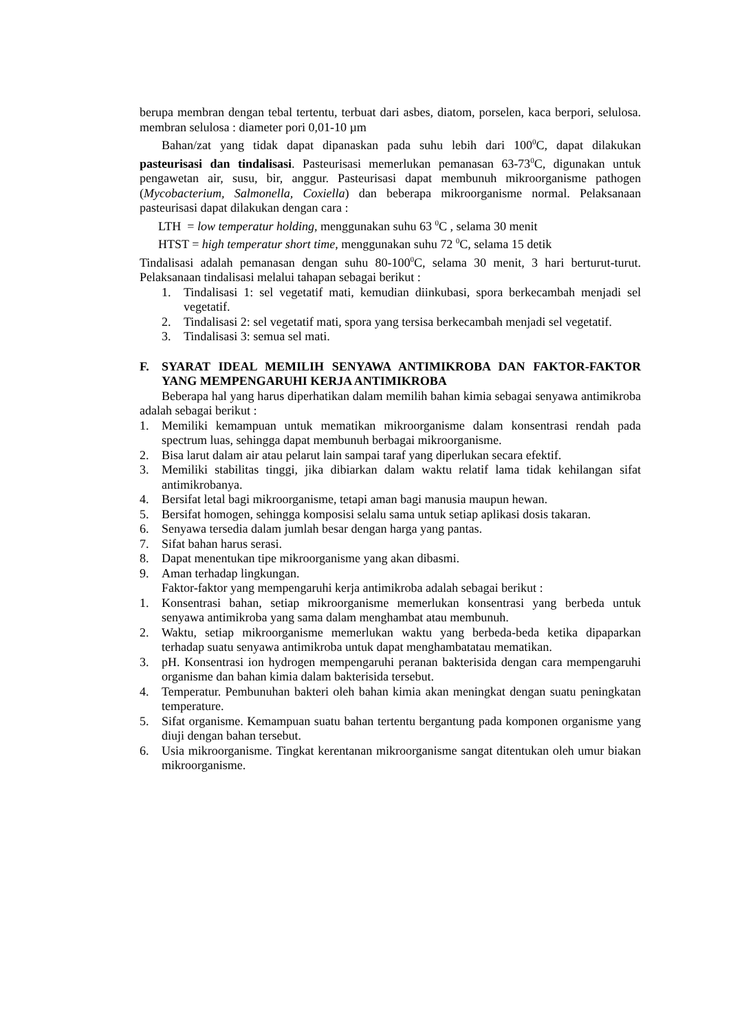berupa membran dengan tebal tertentu, terbuat dari asbes, diatom, porselen, kaca berpori, selulosa. membran selulosa : diameter pori 0,01-10 µm
Bahan/zat yang tidak dapat dipanaskan pada suhu lebih dari 100<sup>0</sup>C, dapat dilakukan pasteurisasi dan tindalisasi. Pasteurisasi memerlukan pemanasan 63-73<sup>0</sup>C, digunakan untuk pengawetan air, susu, bir, anggur. Pasteurisasi dapat membunuh mikroorganisme pathogen (Mycobacterium, Salmonella, Coxiella) dan beberapa mikroorganisme normal. Pelaksanaan pasteurisasi dapat dilakukan dengan cara :
LTH = low temperatur holding, menggunakan suhu 63 <sup>0</sup>C , selama 30 menit
HTST = high temperatur short time, menggunakan suhu 72 <sup>0</sup>C, selama 15 detik
Tindalisasi adalah pemanasan dengan suhu 80-100<sup>0</sup>C, selama 30 menit, 3 hari berturut-turut. Pelaksanaan tindalisasi melalui tahapan sebagai berikut :
1. Tindalisasi 1: sel vegetatif mati, kemudian diinkubasi, spora berkecambah menjadi sel vegetatif.
2. Tindalisasi 2: sel vegetatif mati, spora yang tersisa berkecambah menjadi sel vegetatif.
3. Tindalisasi 3: semua sel mati.
F. SYARAT IDEAL MEMILIH SENYAWA ANTIMIKROBA DAN FAKTOR-FAKTOR YANG MEMPENGARUHI KERJA ANTIMIKROBA
Beberapa hal yang harus diperhatikan dalam memilih bahan kimia sebagai senyawa antimikroba adalah sebagai berikut :
1. Memiliki kemampuan untuk mematikan mikroorganisme dalam konsentrasi rendah pada spectrum luas, sehingga dapat membunuh berbagai mikroorganisme.
2. Bisa larut dalam air atau pelarut lain sampai taraf yang diperlukan secara efektif.
3. Memiliki stabilitas tinggi, jika dibiarkan dalam waktu relatif lama tidak kehilangan sifat antimikrobanya.
4. Bersifat letal bagi mikroorganisme, tetapi aman bagi manusia maupun hewan.
5. Bersifat homogen, sehingga komposisi selalu sama untuk setiap aplikasi dosis takaran.
6. Senyawa tersedia dalam jumlah besar dengan harga yang pantas.
7. Sifat bahan harus serasi.
8. Dapat menentukan tipe mikroorganisme yang akan dibasmi.
9. Aman terhadap lingkungan.
Faktor-faktor yang mempengaruhi kerja antimikroba adalah sebagai berikut :
1. Konsentrasi bahan, setiap mikroorganisme memerlukan konsentrasi yang berbeda untuk senyawa antimikroba yang sama dalam menghambat atau membunuh.
2. Waktu, setiap mikroorganisme memerlukan waktu yang berbeda-beda ketika dipaparkan terhadap suatu senyawa antimikroba untuk dapat menghambatatau mematikan.
3. pH. Konsentrasi ion hydrogen mempengaruhi peranan bakterisida dengan cara mempengaruhi organisme dan bahan kimia dalam bakterisida tersebut.
4. Temperatur. Pembunuhan bakteri oleh bahan kimia akan meningkat dengan suatu peningkatan temperature.
5. Sifat organisme. Kemampuan suatu bahan tertentu bergantung pada komponen organisme yang diuji dengan bahan tersebut.
6. Usia mikroorganisme. Tingkat kerentanan mikroorganisme sangat ditentukan oleh umur biakan mikroorganisme.